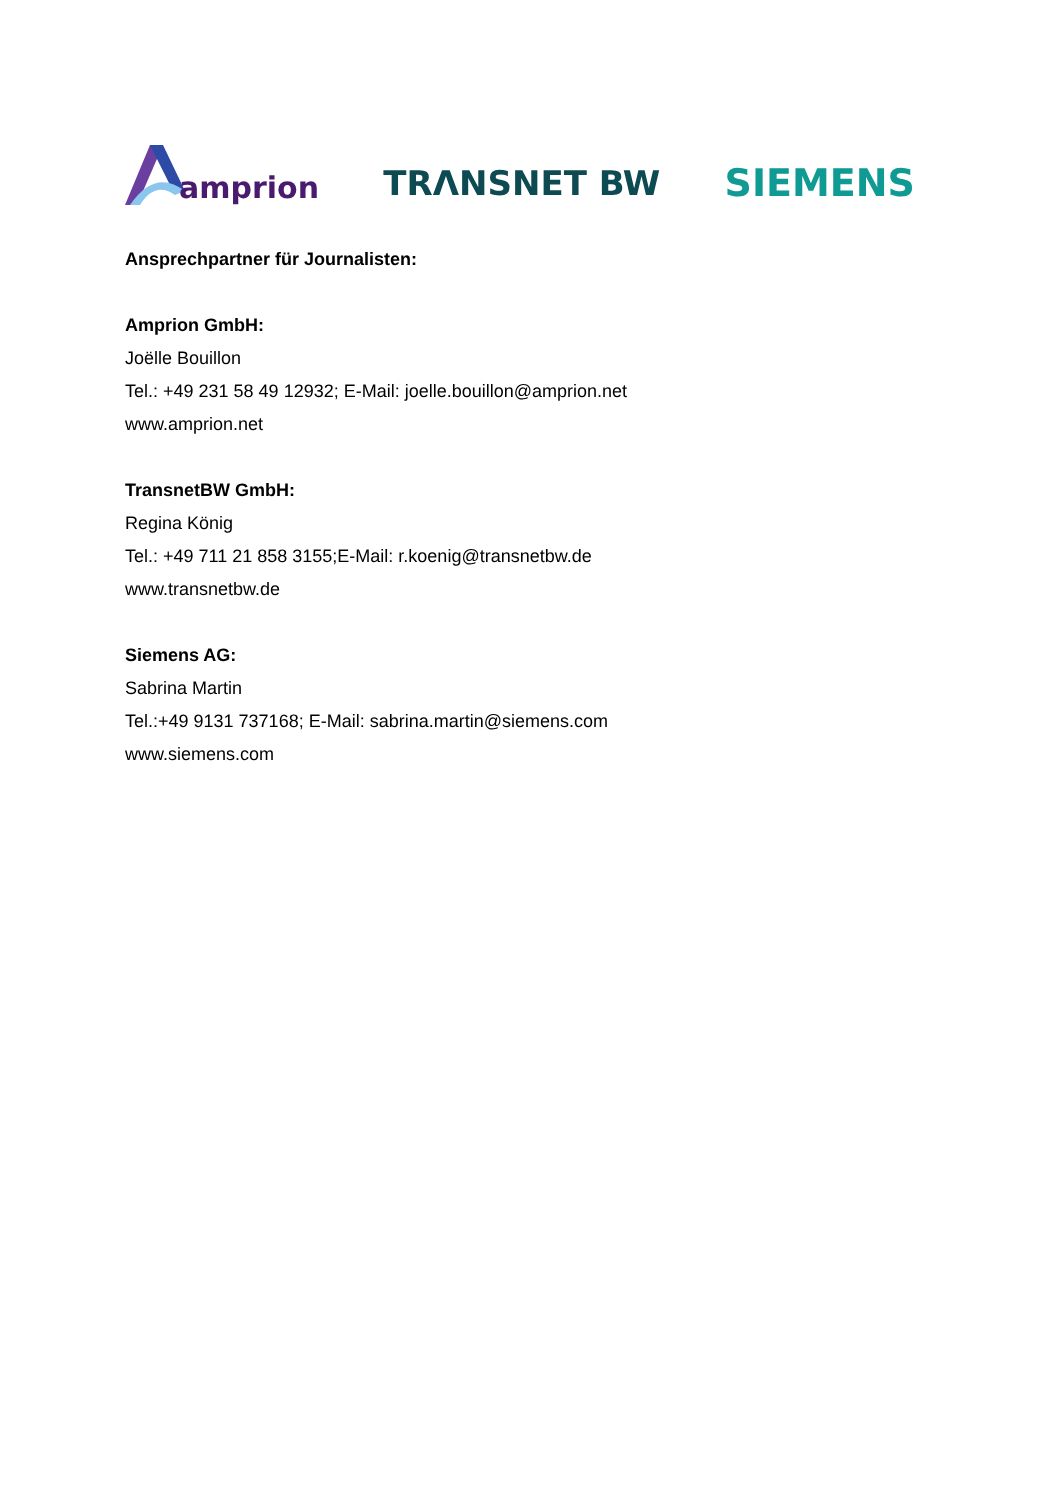amprion
TRΛNSNET BW
SIEMENS
Ansprechpartner für Journalisten:
Amprion GmbH:
Joëlle Bouillon
Tel.: +49 231 58 49 12932; E-Mail: joelle.bouillon@amprion.net
www.amprion.net
TransnetBW GmbH:
Regina König
Tel.: +49 711 21 858 3155;E-Mail: r.koenig@transnetbw.de
www.transnetbw.de
Siemens AG:
Sabrina Martin
Tel.:+49 9131 737168; E-Mail: sabrina.martin@siemens.com
www.siemens.com